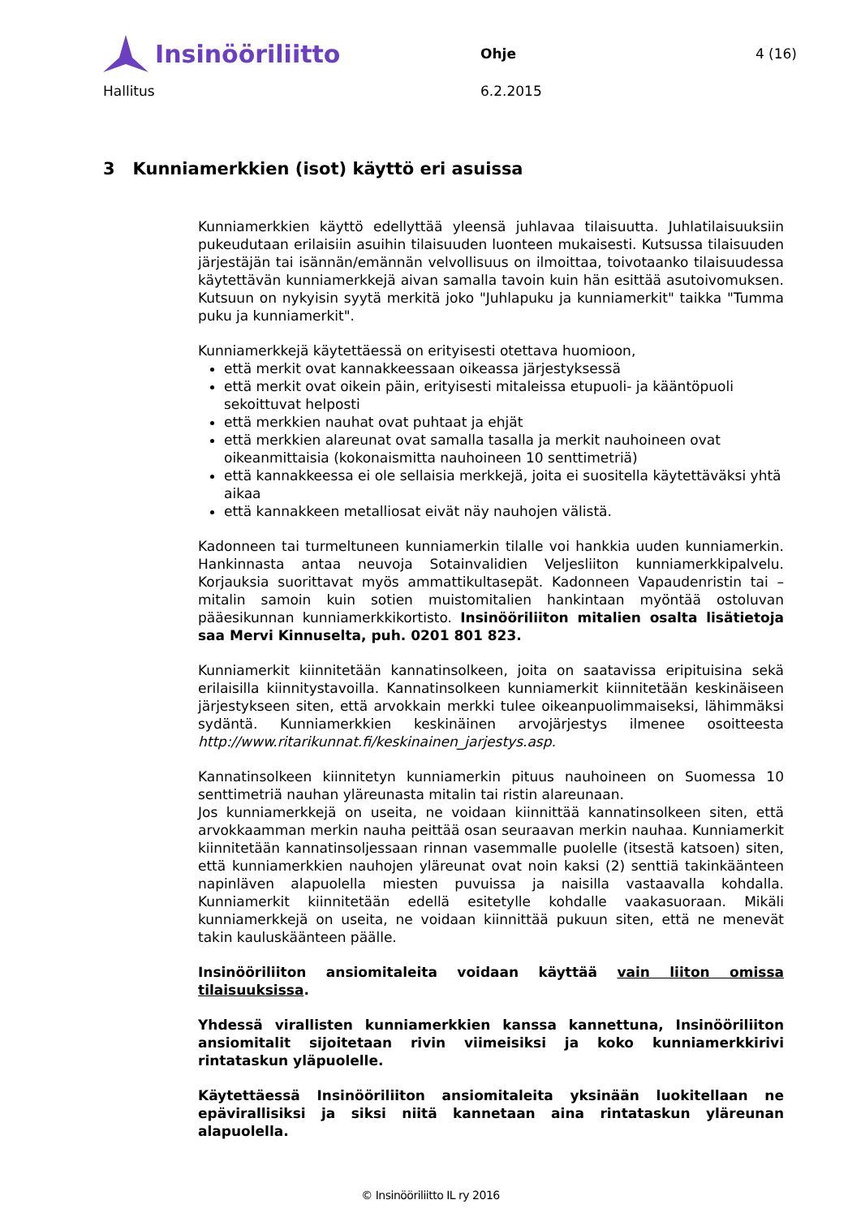Insinööriliitto
Ohje 4 (16)
Hallitus 6.2.2015
3 Kunniamerkkien (isot) käyttö eri asuissa
Kunniamerkkien käyttö edellyttää yleensä juhlavaa tilaisuutta. Juhlatilaisuuksiin pukeudutaan erilaisiin asuihin tilaisuuden luonteen mukaisesti. Kutsussa tilaisuuden järjestäjän tai isännän/emännän velvollisuus on ilmoittaa, toivotaanko tilaisuudessa käytettävän kunniamerkkejä aivan samalla tavoin kuin hän esittää asutoivomuksen. Kutsuun on nykyisin syytä merkitä joko "Juhlapuku ja kunniamerkit" taikka "Tumma puku ja kunniamerkit".
Kunniamerkkejä käytettäessä on erityisesti otettava huomioon,
että merkit ovat kannakkeessaan oikeassa järjestyksessä
että merkit ovat oikein päin, erityisesti mitaleissa etupuoli- ja kääntöpuoli sekoittuvat helposti
että merkkien nauhat ovat puhtaat ja ehjät
että merkkien alareunat ovat samalla tasalla ja merkit nauhoineen ovat oikeanmittaisia (kokonaismitta nauhoineen 10 senttimetriä)
että kannakkeessa ei ole sellaisia merkkejä, joita ei suositella käytettäväksi yhtä aikaa
että kannakkeen metalliosat eivät näy nauhojen välistä.
Kadonneen tai turmeltuneen kunniamerkin tilalle voi hankkia uuden kunniamerkin. Hankinnasta antaa neuvoja Sotainvalidien Veljesliiton kunniamerkkipalvelu. Korjauksia suorittavat myös ammattikultasepät. Kadonneen Vapaudenristin tai –mitalin samoin kuin sotien muistomitalien hankintaan myöntää ostoluvan pääesikunnan kunniamerkkikortisto. Insinööriliiton mitalien osalta lisätietoja saa Mervi Kinnuselta, puh. 0201 801 823.
Kunniamerkit kiinnitetään kannatinsolkeen, joita on saatavissa eripituisina sekä erilaisilla kiinnitystavoilla. Kannatinsolkeen kunniamerkit kiinnitetään keskinäiseen järjestykseen siten, että arvokkain merkki tulee oikeanpuolimmaiseksi, lähimmäksi sydäntä. Kunniamerkkien keskinäinen arvojärjestys ilmenee osoitteesta http://www.ritarikunnat.fi/keskinainen_jarjestys.asp.
Kannatinsolkeen kiinnitetyn kunniamerkin pituus nauhoineen on Suomessa 10 senttimetriä nauhan yläreunasta mitalin tai ristin alareunaan.
Jos kunniamerkkejä on useita, ne voidaan kiinnittää kannatinsolkeen siten, että arvokkaamman merkin nauha peittää osan seuraavan merkin nauhaa. Kunniamerkit kiinnitetään kannatinsoljessaan rinnan vasemmalle puolelle (itsestä katsoen) siten, että kunniamerkkien nauhojen yläreunat ovat noin kaksi (2) senttiä takinkäänteen napinläven alapuolella miesten puvuissa ja naisilla vastaavalla kohdalla. Kunniamerkit kiinnitetään edellä esitetylle kohdalle vaakasuoraan. Mikäli kunniamerkkejä on useita, ne voidaan kiinnittää pukuun siten, että ne menevät takin kauluskäänteen päälle.
Insinööriliiton ansiomitaleita voidaan käyttää vain liiton omissa tilaisuuksissa.
Yhdessä virallisten kunniamerkkien kanssa kannettuna, Insinööriliiton ansiomitalit sijoitetaan rivin viimeisiksi ja koko kunniamerkkirivi rintataskun yläpuolelle.
Käytettäessä Insinööriliiton ansiomitaleita yksinään luokitellaan ne epävirallisiksi ja siksi niitä kannetaan aina rintataskun yläreunan alapuolella.
© Insinööriliitto IL ry 2016